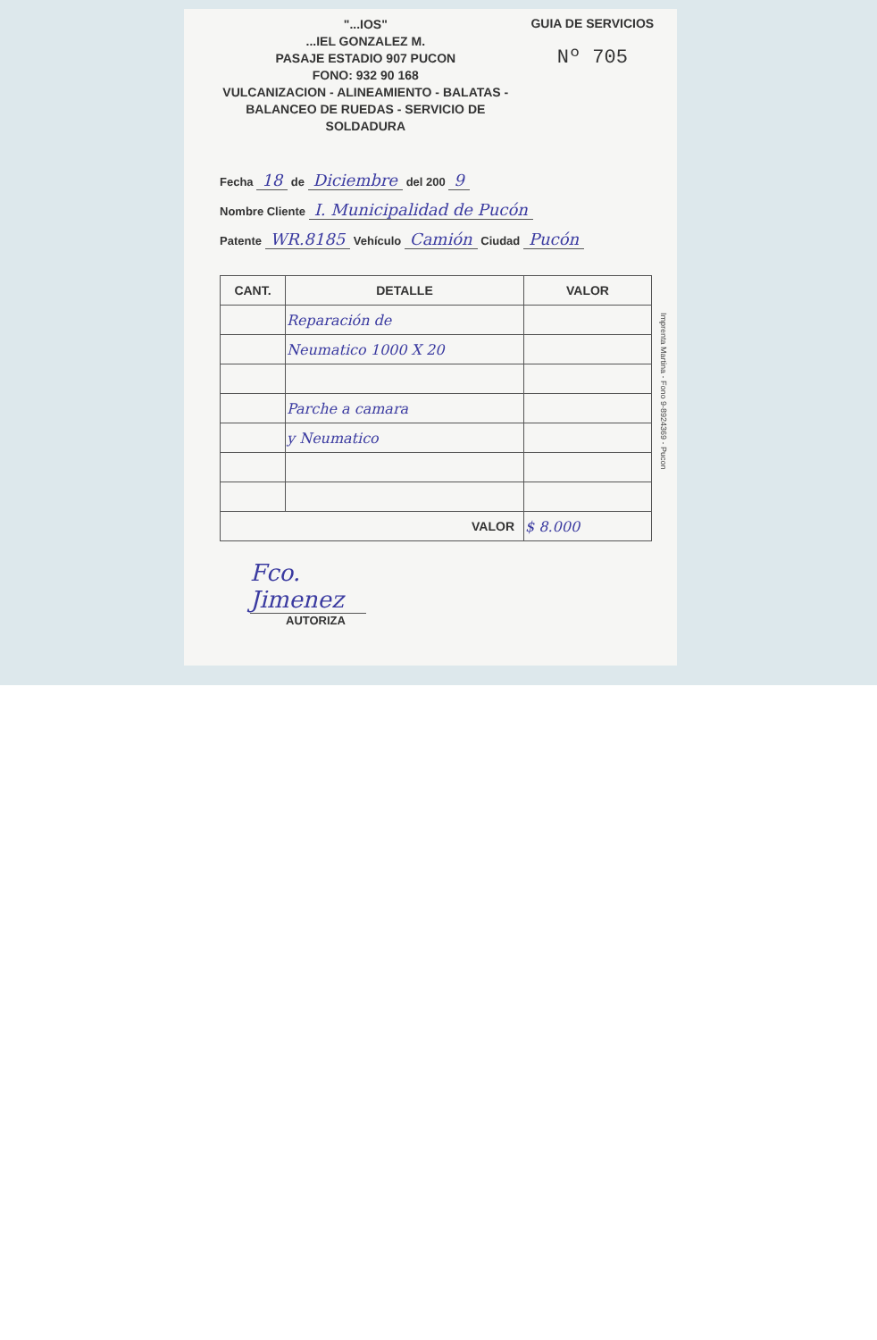"...IOS"
...IEL GONZALEZ M.
PASAJE ESTADIO 907 PUCON
FONO: 932 90 168
VULCANIZACION - ALINEAMIENTO - BALATAS -
BALANCEO DE RUEDAS - SERVICIO DE SOLDADURA
GUIA DE SERVICIOS
Nº 705
Fecha 18 de Diciembre del 200 9
Nombre Cliente I. Municipalidad de Pucón
Patente WR.8185 Vehículo Camión Ciudad Pucón
| CANT. | DETALLE | VALOR |
| --- | --- | --- |
| | Reparación de | |
| | Neumatico 1000 X 20 | |
| | Parche a camara | |
| | y Neumatico | |
| VALOR | | $ 8.000 |
Fco. Jimenez
AUTORIZA
Imprenta Martina - Fono 9-8924369 - Pucon